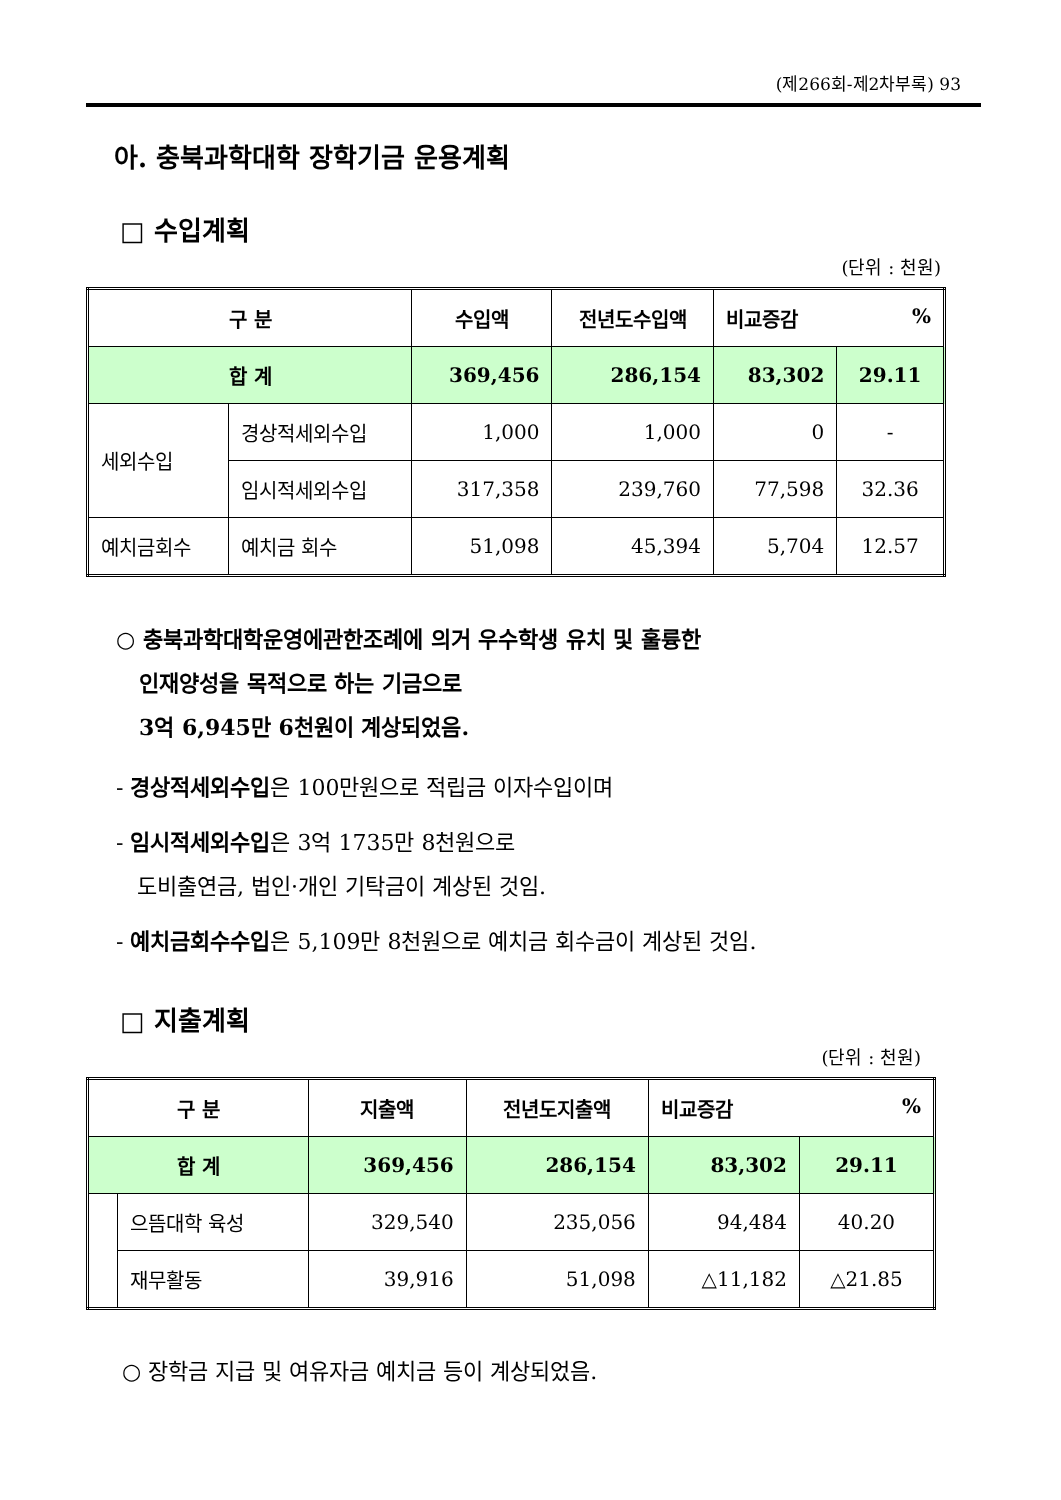(제266회-제2차부록) 93
아. 충북과학대학 장학기금 운용계획
□ 수입계획
(단위 : 천원)
| 구 분 | | 수입액 | 전년도수입액 | 비교증감 % | |
| --- | --- | --- | --- | --- | --- |
| 합 계 | | 369,456 | 286,154 | 83,302 | 29.11 |
| 세외수입 | 경상적세외수입 | 1,000 | 1,000 | 0 | - |
| | 임시적세외수입 | 317,358 | 239,760 | 77,598 | 32.36 |
| 예치금회수 | 예치금 회수 | 51,098 | 45,394 | 5,704 | 12.57 |
○ 충북과학대학운영에관한조례에 의거 우수학생 유치 및 훌륭한
인재양성을 목적으로 하는 기금으로
3억 6,945만 6천원이 계상되었음.
- 경상적세외수입은 100만원으로 적립금 이자수입이며
- 임시적세외수입은 3억 1735만 8천원으로
도비출연금, 법인·개인 기탁금이 계상된 것임.
- 예치금회수수입은 5,109만 8천원으로 예치금 회수금이 계상된 것임.
□ 지출계획
(단위 : 천원)
| 구 분 | | 지출액 | 전년도지출액 | 비교증감 % | |
| --- | --- | --- | --- | --- | --- |
| 합 계 | | 369,456 | 286,154 | 83,302 | 29.11 |
| | 으뜸대학 육성 | 329,540 | 235,056 | 94,484 | 40.20 |
| | 재무활동 | 39,916 | 51,098 | △11,182 | △21.85 |
○ 장학금 지급 및 여유자금 예치금 등이 계상되었음.